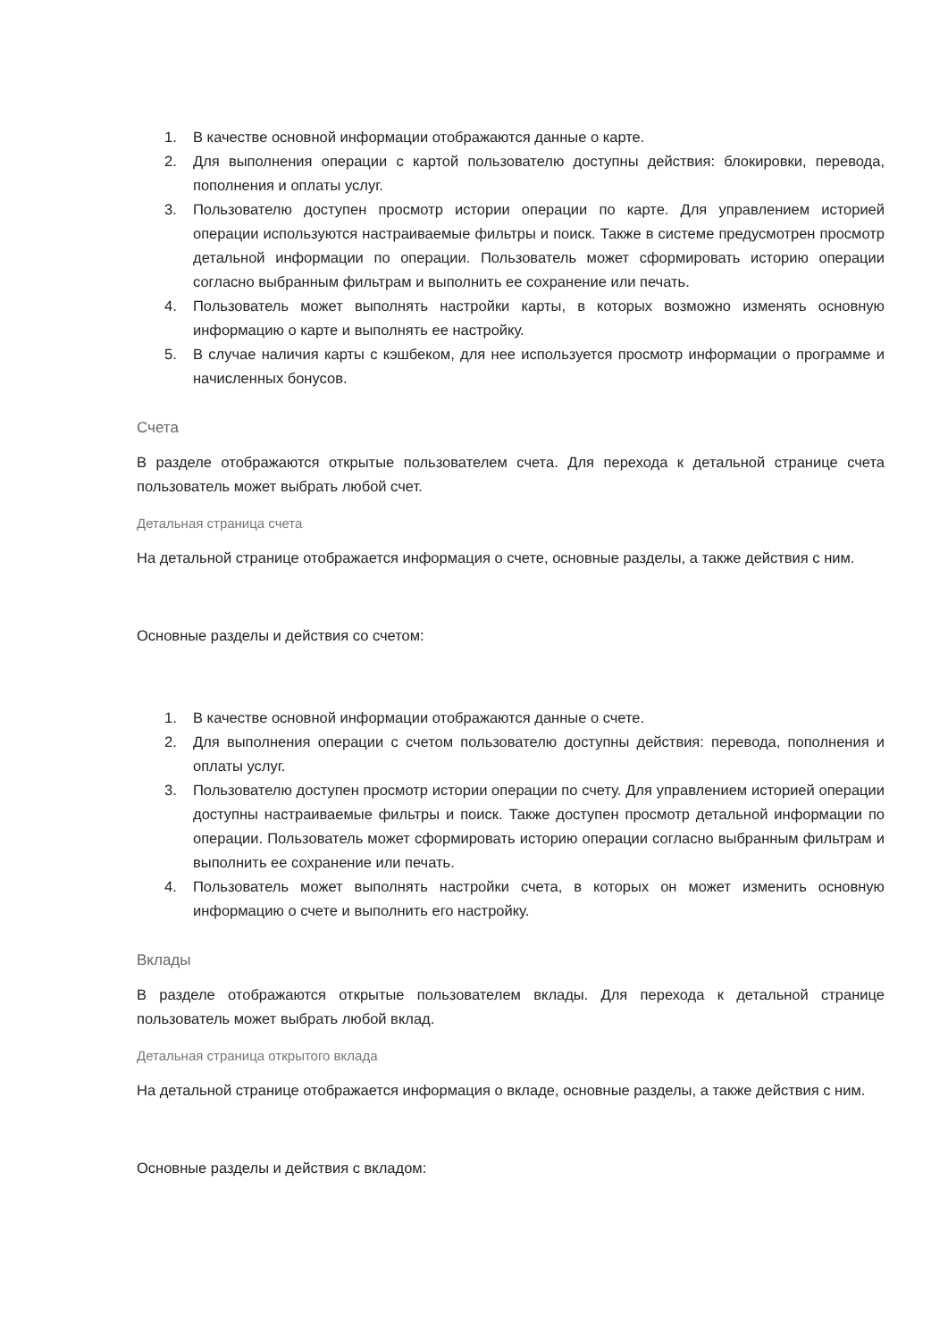1. В качестве основной информации отображаются данные о карте.
2. Для выполнения операции с картой пользователю доступны действия: блокировки, перевода, пополнения и оплаты услуг.
3. Пользователю доступен просмотр истории операции по карте. Для управлением историей операции используются настраиваемые фильтры и поиск. Также в системе предусмотрен просмотр детальной информации по операции. Пользователь может сформировать историю операции согласно выбранным фильтрам и выполнить ее сохранение или печать.
4. Пользователь может выполнять настройки карты, в которых возможно изменять основную информацию о карте и выполнять ее настройку.
5. В случае наличия карты с кэшбеком, для нее используется просмотр информации о программе и начисленных бонусов.
Счета
В разделе отображаются открытые пользователем счета. Для перехода к детальной странице счета пользователь может выбрать любой счет.
Детальная страница счета
На детальной странице отображается информация о счете, основные разделы, а также действия с ним.
Основные разделы и действия со счетом:
1. В качестве основной информации отображаются данные о счете.
2. Для выполнения операции с счетом пользователю доступны действия: перевода, пополнения и оплаты услуг.
3. Пользователю доступен просмотр истории операции по счету. Для управлением историей операции доступны настраиваемые фильтры и поиск. Также доступен просмотр детальной информации по операции. Пользователь может сформировать историю операции согласно выбранным фильтрам и выполнить ее сохранение или печать.
4. Пользователь может выполнять настройки счета, в которых он может изменить основную информацию о счете и выполнить его настройку.
Вклады
В разделе отображаются открытые пользователем вклады. Для перехода к детальной странице пользователь может выбрать любой вклад.
Детальная страница открытого вклада
На детальной странице отображается информация о вкладе, основные разделы, а также действия с ним.
Основные разделы и действия с вкладом: